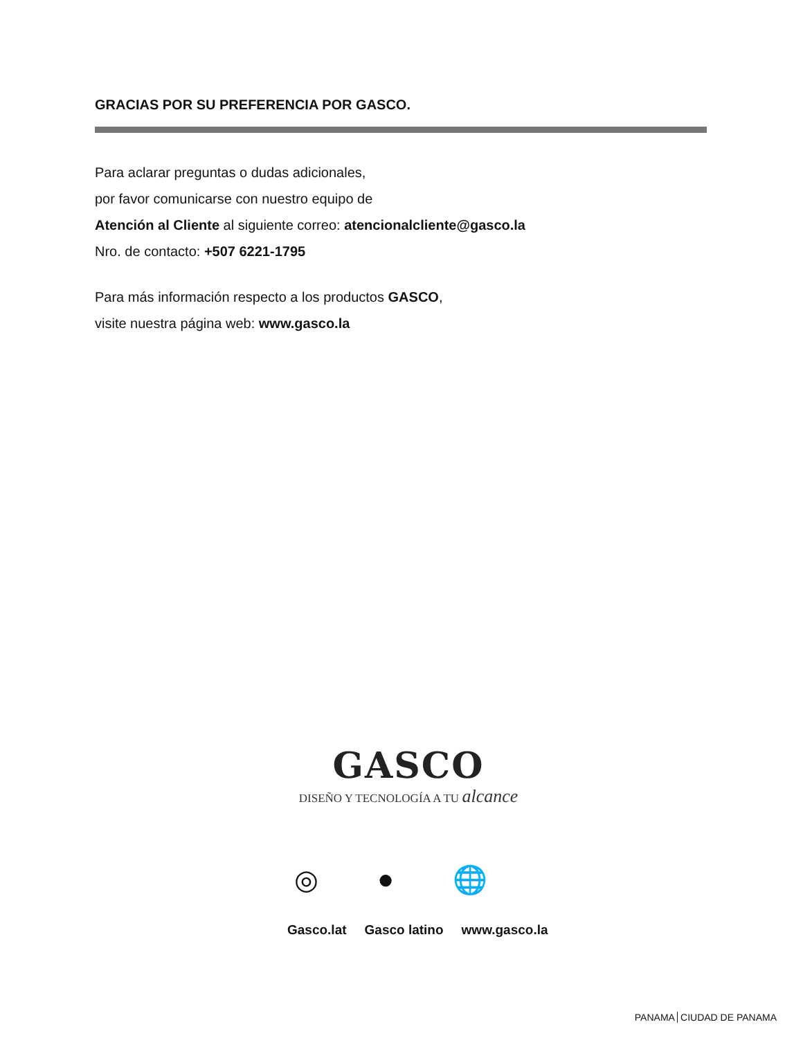GRACIAS POR SU PREFERENCIA POR GASCO.
Para aclarar preguntas o dudas adicionales,
por favor comunicarse con nuestro equipo de
Atención al Cliente al siguiente correo: atencionalcliente@gasco.la
Nro. de contacto: +507 6221-1795
Para más información respecto a los productos GASCO,
visite nuestra página web: www.gasco.la
GASCO
DISEÑO Y TECNOLOGÍA A TU alcance
◎ ● 🌐
Gasco.lat Gasco latino www.gasco.la
PANAMA CIUDAD DE PANAMA